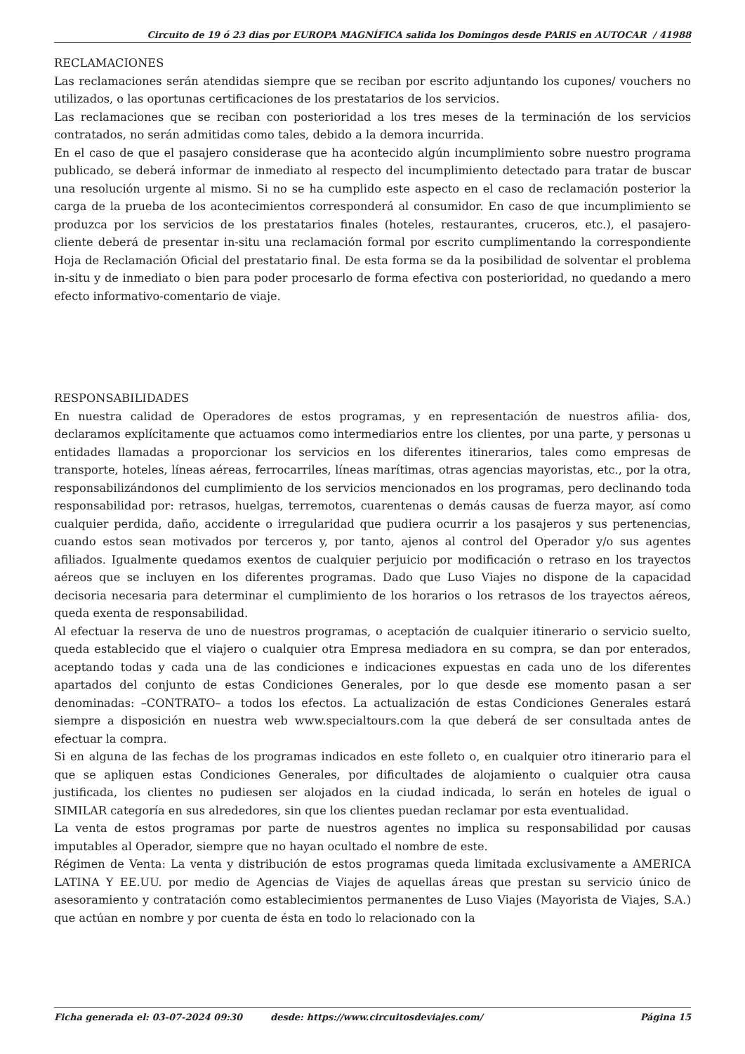Circuito de 19 ó 23 dias por EUROPA MAGNÍFICA salida los Domingos desde PARIS en AUTOCAR / 41988
RECLAMACIONES
Las reclamaciones serán atendidas siempre que se reciban por escrito adjuntando los cupones/ vouchers no utilizados, o las oportunas certificaciones de los prestatarios de los servicios.
Las reclamaciones que se reciban con posterioridad a los tres meses de la terminación de los servicios contratados, no serán admitidas como tales, debido a la demora incurrida.
En el caso de que el pasajero considerase que ha acontecido algún incumplimiento sobre nuestro programa publicado, se deberá informar de inmediato al respecto del incumplimiento detectado para tratar de buscar una resolución urgente al mismo. Si no se ha cumplido este aspecto en el caso de reclamación posterior la carga de la prueba de los acontecimientos corresponderá al consumidor. En caso de que incumplimiento se produzca por los servicios de los prestatarios finales (hoteles, restaurantes, cruceros, etc.), el pasajero-cliente deberá de presentar in-situ una reclamación formal por escrito cumplimentando la correspondiente Hoja de Reclamación Oficial del prestatario final. De esta forma se da la posibilidad de solventar el problema in-situ y de inmediato o bien para poder procesarlo de forma efectiva con posterioridad, no quedando a mero efecto informativo-comentario de viaje.
RESPONSABILIDADES
En nuestra calidad de Operadores de estos programas, y en representación de nuestros afilia- dos, declaramos explícitamente que actuamos como intermediarios entre los clientes, por una parte, y personas u entidades llamadas a proporcionar los servicios en los diferentes itinerarios, tales como empresas de transporte, hoteles, líneas aéreas, ferrocarriles, líneas marítimas, otras agencias mayoristas, etc., por la otra, responsabilizándonos del cumplimiento de los servicios mencionados en los programas, pero declinando toda responsabilidad por: retrasos, huelgas, terremotos, cuarentenas o demás causas de fuerza mayor, así como cualquier perdida, daño, accidente o irregularidad que pudiera ocurrir a los pasajeros y sus pertenencias, cuando estos sean motivados por terceros y, por tanto, ajenos al control del Operador y/o sus agentes afiliados. Igualmente quedamos exentos de cualquier perjuicio por modificación o retraso en los trayectos aéreos que se incluyen en los diferentes programas. Dado que Luso Viajes no dispone de la capacidad decisoria necesaria para determinar el cumplimiento de los horarios o los retrasos de los trayectos aéreos, queda exenta de responsabilidad.
Al efectuar la reserva de uno de nuestros programas, o aceptación de cualquier itinerario o servicio suelto, queda establecido que el viajero o cualquier otra Empresa mediadora en su compra, se dan por enterados, aceptando todas y cada una de las condiciones e indicaciones expuestas en cada uno de los diferentes apartados del conjunto de estas Condiciones Generales, por lo que desde ese momento pasan a ser denominadas: –CONTRATO– a todos los efectos. La actualización de estas Condiciones Generales estará siempre a disposición en nuestra web www.specialtours.com la que deberá de ser consultada antes de efectuar la compra.
Si en alguna de las fechas de los programas indicados en este folleto o, en cualquier otro itinerario para el que se apliquen estas Condiciones Generales, por dificultades de alojamiento o cualquier otra causa justificada, los clientes no pudiesen ser alojados en la ciudad indicada, lo serán en hoteles de igual o SIMILAR categoría en sus alrededores, sin que los clientes puedan reclamar por esta eventualidad.
La venta de estos programas por parte de nuestros agentes no implica su responsabilidad por causas imputables al Operador, siempre que no hayan ocultado el nombre de este.
Régimen de Venta: La venta y distribución de estos programas queda limitada exclusivamente a AMERICA LATINA Y EE.UU. por medio de Agencias de Viajes de aquellas áreas que prestan su servicio único de asesoramiento y contratación como establecimientos permanentes de Luso Viajes (Mayorista de Viajes, S.A.) que actúan en nombre y por cuenta de ésta en todo lo relacionado con la
Ficha generada el: 03-07-2024 09:30 desde: https://www.circuitosdeviajes.com/ Página 15